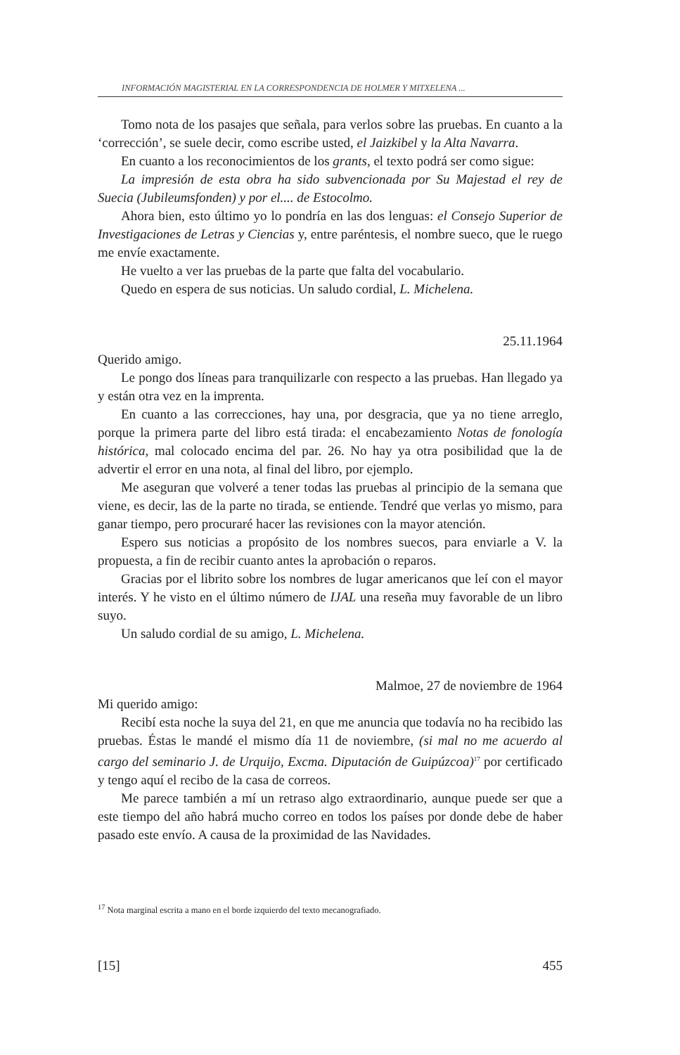INFORMACIÓN MAGISTERIAL EN LA CORRESPONDENCIA DE HOLMER Y MITXELENA ...
Tomo nota de los pasajes que señala, para verlos sobre las pruebas. En cuanto a la ‘corrección’, se suele decir, como escribe usted, el Jaizkibel y la Alta Navarra.
En cuanto a los reconocimientos de los grants, el texto podrá ser como sigue:
La impresión de esta obra ha sido subvencionada por Su Majestad el rey de Suecia (Jubileumsfonden) y por el.... de Estocolmo.
Ahora bien, esto último yo lo pondría en las dos lenguas: el Consejo Superior de Investigaciones de Letras y Ciencias y, entre paréntesis, el nombre sueco, que le ruego me envíe exactamente.
He vuelto a ver las pruebas de la parte que falta del vocabulario.
Quedo en espera de sus noticias. Un saludo cordial, L. Michelena.
25.11.1964
Querido amigo.
Le pongo dos líneas para tranquilizarle con respecto a las pruebas. Han llegado ya y están otra vez en la imprenta.
En cuanto a las correcciones, hay una, por desgracia, que ya no tiene arreglo, porque la primera parte del libro está tirada: el encabezamiento Notas de fonología histórica, mal colocado encima del par. 26. No hay ya otra posibilidad que la de advertir el error en una nota, al final del libro, por ejemplo.
Me aseguran que volveré a tener todas las pruebas al principio de la semana que viene, es decir, las de la parte no tirada, se entiende. Tendré que verlas yo mismo, para ganar tiempo, pero procuraré hacer las revisiones con la mayor atención.
Espero sus noticias a propósito de los nombres suecos, para enviarle a V. la propuesta, a fin de recibir cuanto antes la aprobación o reparos.
Gracias por el librito sobre los nombres de lugar americanos que leí con el mayor interés. Y he visto en el último número de IJAL una reseña muy favorable de un libro suyo.
Un saludo cordial de su amigo, L. Michelena.
Malmoe, 27 de noviembre de 1964
Mi querido amigo:
Recibí esta noche la suya del 21, en que me anuncia que todavía no ha recibido las pruebas. Éstas le mandé el mismo día 11 de noviembre, (si mal no me acuerdo al cargo del seminario J. de Urquijo, Excma. Diputación de Guipúzcoa)<sup>17</sup> por certificado y tengo aquí el recibo de la casa de correos.
Me parece también a mí un retraso algo extraordinario, aunque puede ser que a este tiempo del año habrá mucho correo en todos los países por donde debe de haber pasado este envío. A causa de la proximidad de las Navidades.
<sup>17</sup> Nota marginal escrita a mano en el borde izquierdo del texto mecanografiado.
[15] 455